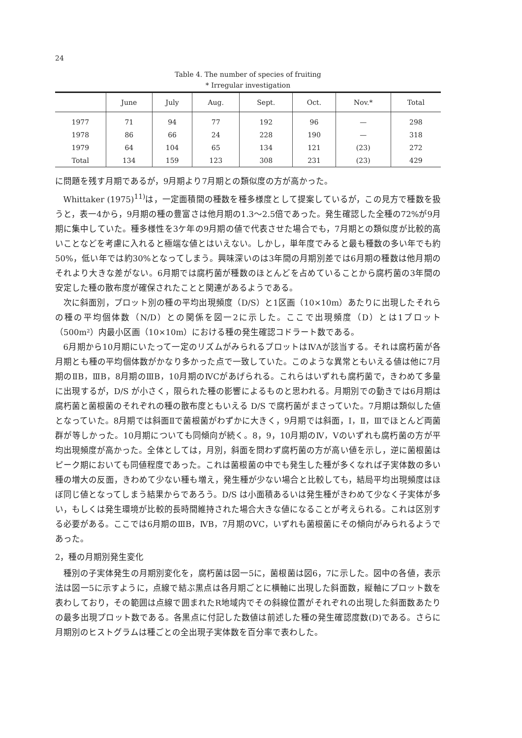24
Table 4. The number of species of fruiting
* Irregular investigation
| | June | July | Aug. | Sept. | Oct. | Nov.* | Total |
| --- | --- | --- | --- | --- | --- | --- | --- |
| 1977 | 71 | 94 | 77 | 192 | 96 | — | 298 |
| 1978 | 86 | 66 | 24 | 228 | 190 | — | 318 |
| 1979 | 64 | 104 | 65 | 134 | 121 | (23) | 272 |
| Total | 134 | 159 | 123 | 308 | 231 | (23) | 429 |
に問題を残す月期であるが，9月期より7月期との類似度の方が高かった。
Whittaker (1975)<sup>11)</sup>は，一定面積間の種数を種多様度として提案しているが，この見方で種数を扱うと，表一4から，9月期の種の豊富さは他月期の1.3〜2.5倍であった。発生確認した全種の72%が9月期に集中していた。種多様性を3ケ年の9月期の値で代表させた場合でも，7月期との類似度が比較的高いことなどを考慮に入れると極端な値とはいえない。しかし，単年度でみると最も種数の多い年でも約50%，低い年では約30%となってしまう。興味深いのは3年間の月期別差では6月期の種数は他月期のそれより大きな差がない。6月期では腐朽菌が種数のほとんどを占めていることから腐朽菌の3年間の安定した種の散布度が確保されたことと関連があるようである。
次に斜面別，プロット別の種の平均出現頻度（D/S）と1区画（10×10m）あたりに出現したそれらの種の平均個体数（N/D）との関係を図一2に示した。ここで出現頻度（D）とは1プロット（500m²）内最小区画（10×10m）における種の発生確認コドラート数である。
6月期から10月期にいたって一定のリズムがみられるプロットはⅣAが該当する。それは腐朽菌が各月期とも種の平均個体数がかなり多かった点で一致していた。このような異常ともいえる値は他に7月期のⅡB，ⅢB，8月期のⅢB，10月期のⅣCがあげられる。これらはいずれも腐朽菌で，きわめて多量に出現するが，D/S が小さく，限られた種の影響によるものと思われる。月期別での動きでは6月期は腐朽菌と菌根菌のそれぞれの種の散布度ともいえる D/S で腐朽菌がまさっていた。7月期は類似した値となっていた。8月期では斜面Ⅱで菌根菌がわずかに大きく，9月期では斜面，Ⅰ，Ⅱ，Ⅲでほとんど両菌群が等しかった。10月期についても同傾向が続く。8，9，10月期のⅣ，Ⅴのいずれも腐朽菌の方が平均出現頻度が高かった。全体としては，月別，斜面を問わず腐朽菌の方が高い値を示し，逆に菌根菌はピーク期においても同値程度であった。これは菌根菌の中でも発生した種が多くなれば子実体数の多い種の増大の反面，きわめて少ない種も増え，発生種が少ない場合と比較しても，結局平均出現頻度はほぼ同じ値となってしまう結果からであろう。D/S は小面積あるいは発生種がきわめて少なく子実体が多い，もしくは発生環境が比較的長時間維持された場合大きな値になることが考えられる。これは区別する必要がある。ここでは6月期のⅢB，ⅣB，7月期のⅤC，いずれも菌根菌にその傾向がみられるようであった。
2，種の月期別発生変化
種別の子実体発生の月期別変化を，腐朽菌は図一5に，菌根菌は図6，7に示した。図中の各値，表示法は図一5に示すように，点線で結ぶ黒点は各月期ごとに横軸に出現した斜面数，縦軸にプロット数を表わしており，その範囲は点線で囲まれたR地域内でその斜線位置がそれぞれの出現した斜面数あたりの最多出現プロット数である。各黒点に付記した数値は前述した種の発生確認度数(D)である。さらに月期別のヒストグラムは種ごとの全出現子実体数を百分率で表わした。